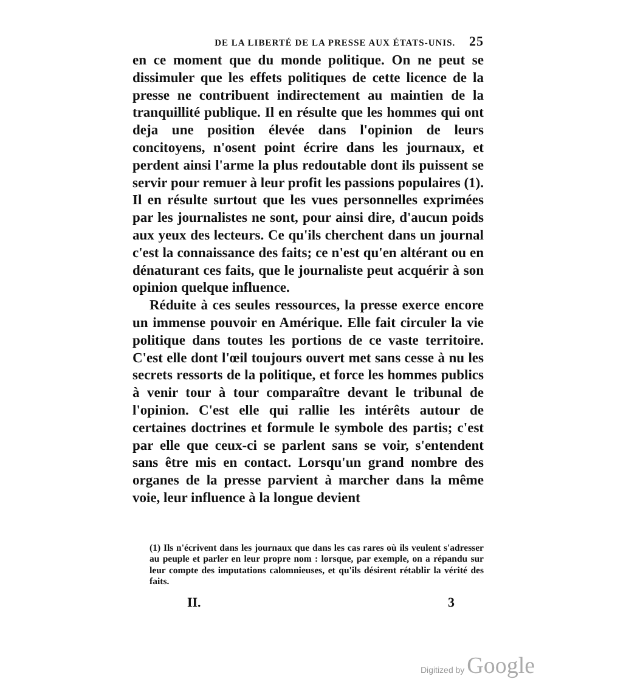DE LA LIBERTÉ DE LA PRESSE AUX ÉTATS-UNIS. 25
en ce moment que du monde politique. On ne peut se dissimuler que les effets politiques de cette licence de la presse ne contribuent indirectement au maintien de la tranquillité publique. Il en résulte que les hommes qui ont deja une position élevée dans l'opinion de leurs concitoyens, n'osent point écrire dans les journaux, et perdent ainsi l'arme la plus redoutable dont ils puissent se servir pour remuer à leur profit les passions populaires (1). Il en résulte surtout que les vues personnelles exprimées par les journalistes ne sont, pour ainsi dire, d'aucun poids aux yeux des lecteurs. Ce qu'ils cherchent dans un journal c'est la connaissance des faits; ce n'est qu'en altérant ou en dénaturant ces faits, que le journaliste peut acquérir à son opinion quelque influence.
Réduite à ces seules ressources, la presse exerce encore un immense pouvoir en Amérique. Elle fait circuler la vie politique dans toutes les portions de ce vaste territoire. C'est elle dont l'œil toujours ouvert met sans cesse à nu les secrets ressorts de la politique, et force les hommes publics à venir tour à tour comparaître devant le tribunal de l'opinion. C'est elle qui rallie les intérêts autour de certaines doctrines et formule le symbole des partis; c'est par elle que ceux-ci se parlent sans se voir, s'entendent sans être mis en contact. Lorsqu'un grand nombre des organes de la presse parvient à marcher dans la même voie, leur influence à la longue devient
(1) Ils n'écrivent dans les journaux que dans les cas rares où ils veulent s'adresser au peuple et parler en leur propre nom : lorsque, par exemple, on a répandu sur leur compte des imputations calomnieuses, et qu'ils désirent rétablir la vérité des faits.
II. 3
Digitized by Google